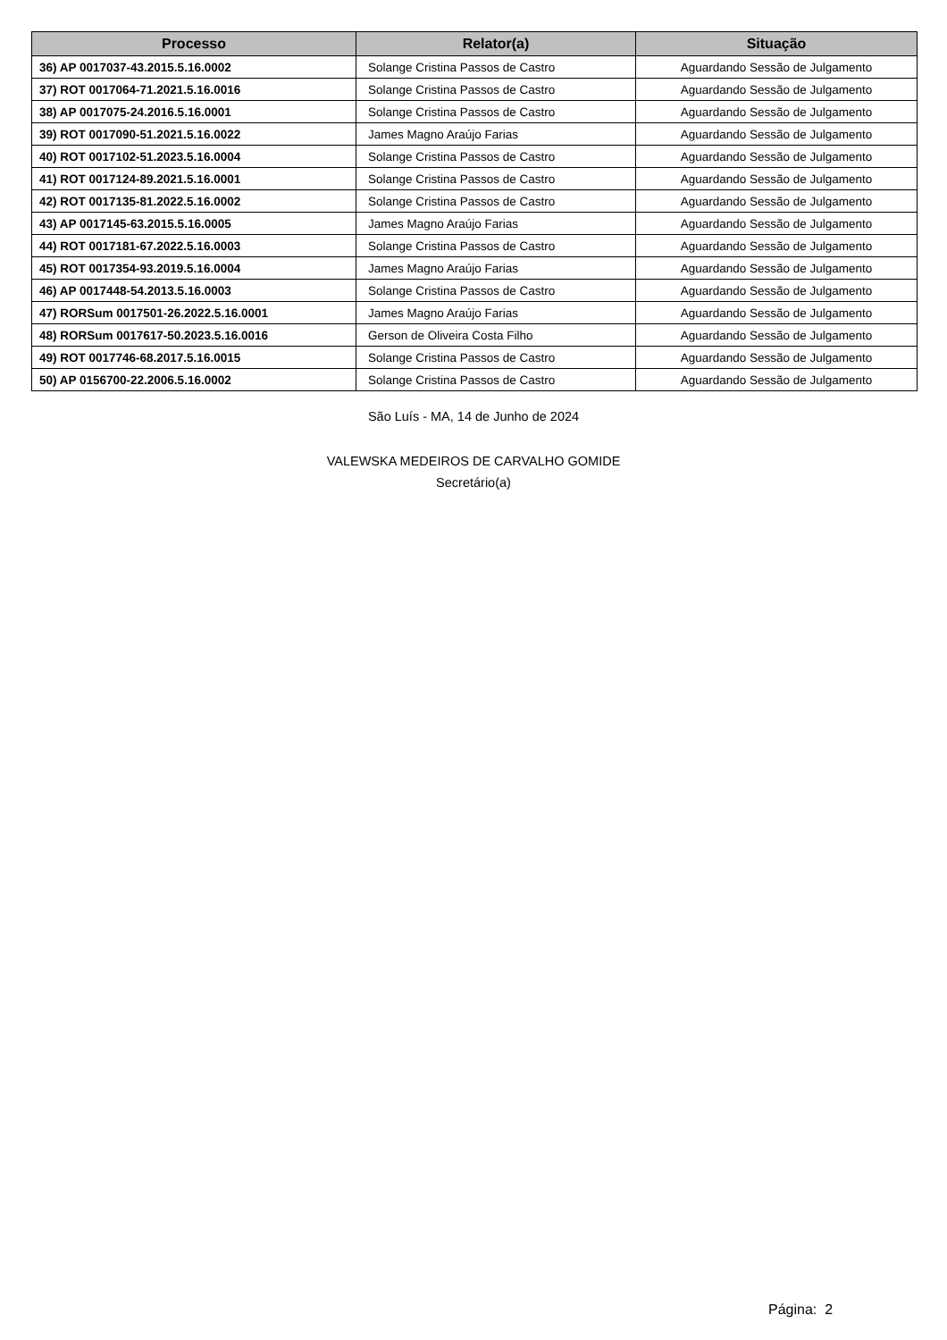| Processo | Relator(a) | Situação |
| --- | --- | --- |
| 36) AP 0017037-43.2015.5.16.0002 | Solange Cristina Passos de Castro | Aguardando Sessão de Julgamento |
| 37) ROT 0017064-71.2021.5.16.0016 | Solange Cristina Passos de Castro | Aguardando Sessão de Julgamento |
| 38) AP 0017075-24.2016.5.16.0001 | Solange Cristina Passos de Castro | Aguardando Sessão de Julgamento |
| 39) ROT 0017090-51.2021.5.16.0022 | James Magno Araújo Farias | Aguardando Sessão de Julgamento |
| 40) ROT 0017102-51.2023.5.16.0004 | Solange Cristina Passos de Castro | Aguardando Sessão de Julgamento |
| 41) ROT 0017124-89.2021.5.16.0001 | Solange Cristina Passos de Castro | Aguardando Sessão de Julgamento |
| 42) ROT 0017135-81.2022.5.16.0002 | Solange Cristina Passos de Castro | Aguardando Sessão de Julgamento |
| 43) AP 0017145-63.2015.5.16.0005 | James Magno Araújo Farias | Aguardando Sessão de Julgamento |
| 44) ROT 0017181-67.2022.5.16.0003 | Solange Cristina Passos de Castro | Aguardando Sessão de Julgamento |
| 45) ROT 0017354-93.2019.5.16.0004 | James Magno Araújo Farias | Aguardando Sessão de Julgamento |
| 46) AP 0017448-54.2013.5.16.0003 | Solange Cristina Passos de Castro | Aguardando Sessão de Julgamento |
| 47) RORSum 0017501-26.2022.5.16.0001 | James Magno Araújo Farias | Aguardando Sessão de Julgamento |
| 48) RORSum 0017617-50.2023.5.16.0016 | Gerson de Oliveira Costa Filho | Aguardando Sessão de Julgamento |
| 49) ROT 0017746-68.2017.5.16.0015 | Solange Cristina Passos de Castro | Aguardando Sessão de Julgamento |
| 50) AP 0156700-22.2006.5.16.0002 | Solange Cristina Passos de Castro | Aguardando Sessão de Julgamento |
São Luís - MA, 14 de Junho de 2024
VALEWSKA MEDEIROS DE CARVALHO GOMIDE
Secretário(a)
Página: 2